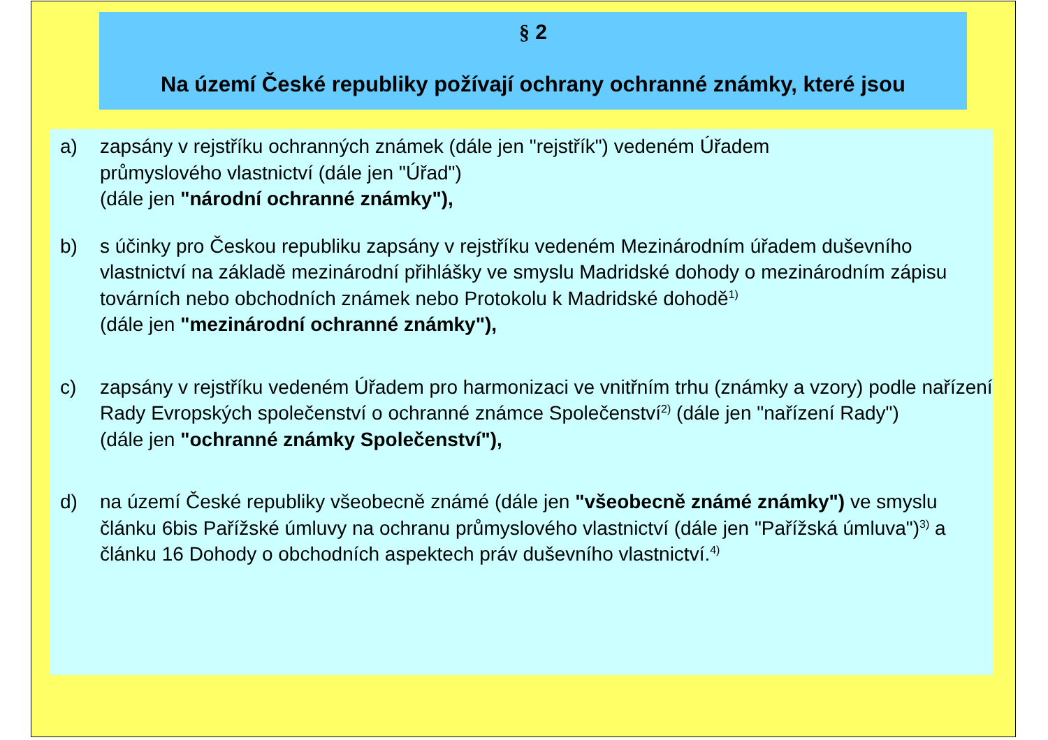§ 2
Na území České republiky požívají ochrany ochranné známky, které jsou
a) zapsány v rejstříku ochranných známek (dále jen "rejstřík") vedeném Úřadem
průmyslového vlastnictví (dále jen "Úřad")
(dále jen "národní ochranné známky"),
b) s účinky pro Českou republiku zapsány v rejstříku vedeném Mezinárodním úřadem duševního vlastnictví na základě mezinárodní přihlášky ve smyslu Madridské dohody o mezinárodním zápisu továrních nebo obchodních známek nebo Protokolu k Madridské dohodě<sup>1)</sup>
(dále jen "mezinárodní ochranné známky"),
c) zapsány v rejstříku vedeném Úřadem pro harmonizaci ve vnitřním trhu (známky a vzory) podle nařízení Rady Evropských společenství o ochranné známce Společenství<sup>2)</sup> (dále jen "nařízení Rady")
(dále jen "ochranné známky Společenství"),
d) na území České republiky všeobecně známé (dále jen "všeobecně známé známky") ve smyslu článku 6bis Pařížské úmluvy na ochranu průmyslového vlastnictví (dále jen "Pařížská úmluva")<sup>3)</sup> a článku 16 Dohody o obchodních aspektech práv duševního vlastnictví.<sup>4)</sup>